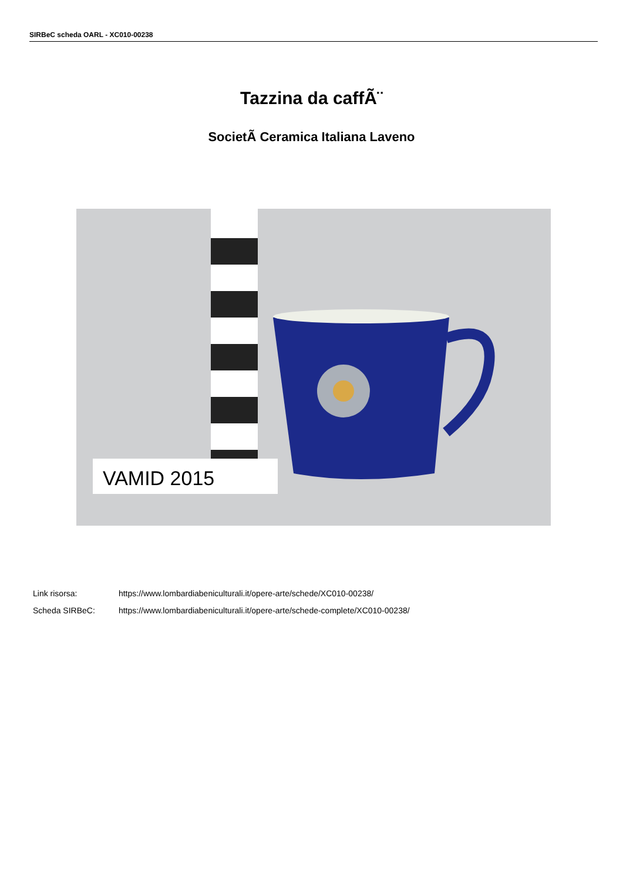SIRBeC scheda OARL - XC010-00238
Tazzina da caffÃ¨
SocietÃ Ceramica Italiana Laveno
VAMID 2015
Link risorsa: https://www.lombardiabeniculturali.it/opere-arte/schede/XC010-00238/
Scheda SIRBeC: https://www.lombardiabeniculturali.it/opere-arte/schede-complete/XC010-00238/